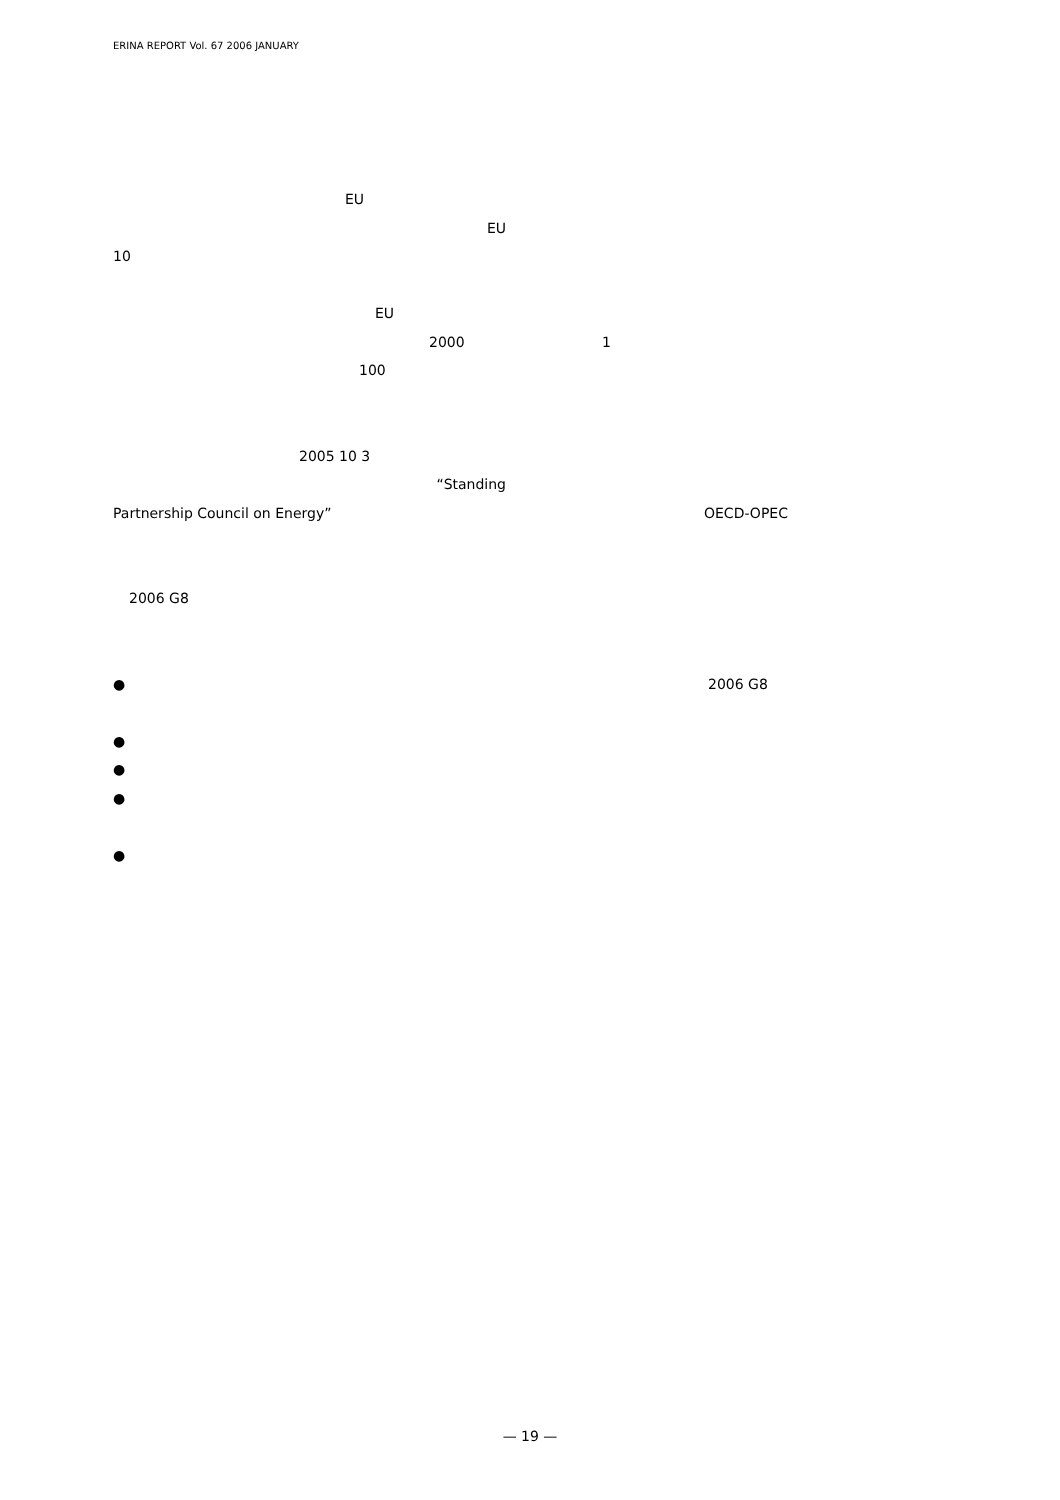ERINA REPORT Vol. 67 2006 JANUARY
EU
EU
10
EU
2000
100
2005 10 3
“Standing
Partnership Council on Energy”
2006 G8
●
●
●
●
●
1
OECD-OPEC
2006 G8
— 19 —